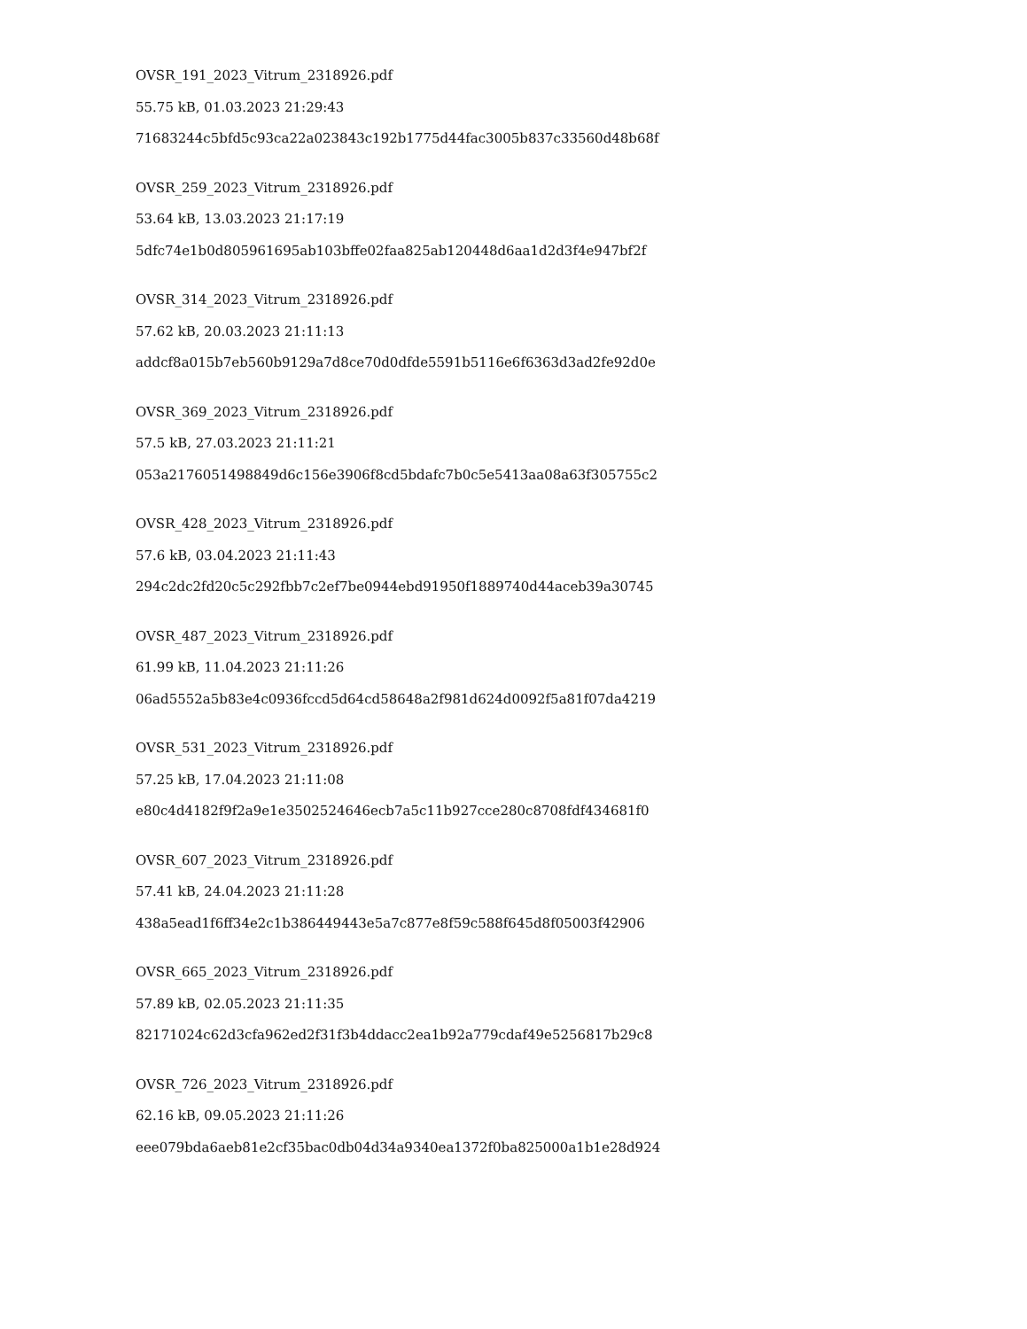OVSR_191_2023_Vitrum_2318926.pdf
55.75 kB, 01.03.2023 21:29:43
71683244c5bfd5c93ca22a023843c192b1775d44fac3005b837c33560d48b68f
OVSR_259_2023_Vitrum_2318926.pdf
53.64 kB, 13.03.2023 21:17:19
5dfc74e1b0d805961695ab103bffe02faa825ab120448d6aa1d2d3f4e947bf2f
OVSR_314_2023_Vitrum_2318926.pdf
57.62 kB, 20.03.2023 21:11:13
addcf8a015b7eb560b9129a7d8ce70d0dfde5591b5116e6f6363d3ad2fe92d0e
OVSR_369_2023_Vitrum_2318926.pdf
57.5 kB, 27.03.2023 21:11:21
053a2176051498849d6c156e3906f8cd5bdafc7b0c5e5413aa08a63f305755c2
OVSR_428_2023_Vitrum_2318926.pdf
57.6 kB, 03.04.2023 21:11:43
294c2dc2fd20c5c292fbb7c2ef7be0944ebd91950f1889740d44aceb39a30745
OVSR_487_2023_Vitrum_2318926.pdf
61.99 kB, 11.04.2023 21:11:26
06ad5552a5b83e4c0936fccd5d64cd58648a2f981d624d0092f5a81f07da4219
OVSR_531_2023_Vitrum_2318926.pdf
57.25 kB, 17.04.2023 21:11:08
e80c4d4182f9f2a9e1e3502524646ecb7a5c11b927cce280c8708fdf434681f0
OVSR_607_2023_Vitrum_2318926.pdf
57.41 kB, 24.04.2023 21:11:28
438a5ead1f6ff34e2c1b386449443e5a7c877e8f59c588f645d8f05003f42906
OVSR_665_2023_Vitrum_2318926.pdf
57.89 kB, 02.05.2023 21:11:35
82171024c62d3cfa962ed2f31f3b4ddacc2ea1b92a779cdaf49e5256817b29c8
OVSR_726_2023_Vitrum_2318926.pdf
62.16 kB, 09.05.2023 21:11:26
eee079bda6aeb81e2cf35bac0db04d34a9340ea1372f0ba825000a1b1e28d924